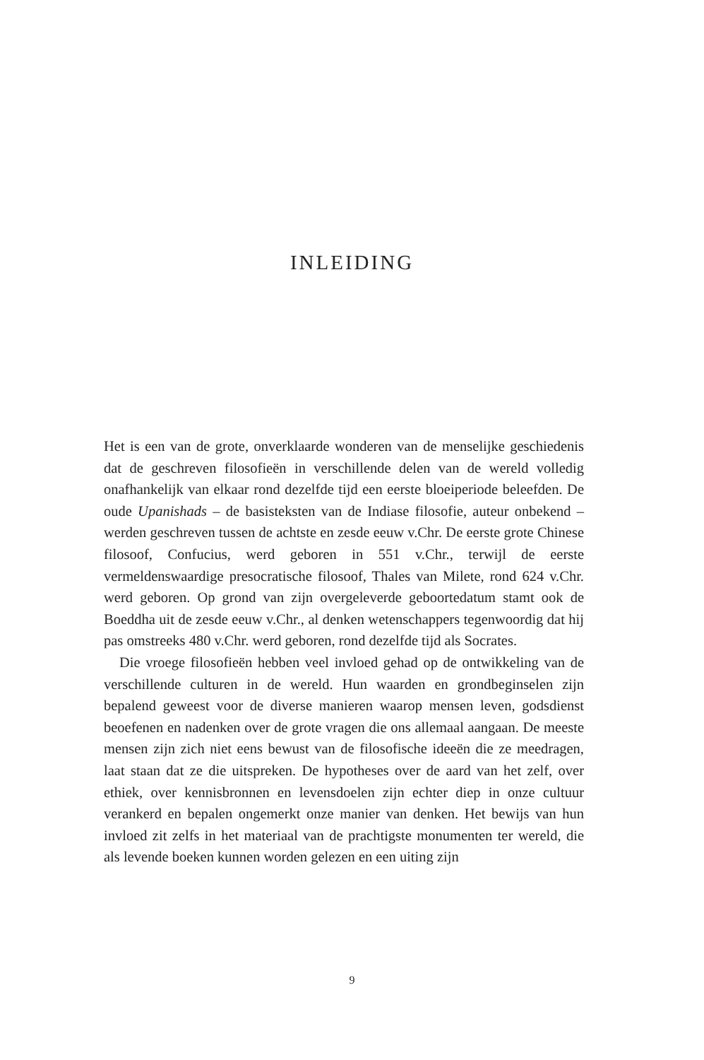INLEIDING
Het is een van de grote, onverklaarde wonderen van de menselijke geschiedenis dat de geschreven filosofieën in verschillende delen van de wereld volledig onafhankelijk van elkaar rond dezelfde tijd een eerste bloeiperiode beleefden. De oude Upanishads – de basisteksten van de Indiase filosofie, auteur onbekend – werden geschreven tussen de achtste en zesde eeuw v.Chr. De eerste grote Chinese filosoof, Confucius, werd geboren in 551 v.Chr., terwijl de eerste vermeldenswaardige presocratische filosoof, Thales van Milete, rond 624 v.Chr. werd geboren. Op grond van zijn overgeleverde geboortedatum stamt ook de Boeddha uit de zesde eeuw v.Chr., al denken wetenschappers tegenwoordig dat hij pas omstreeks 480 v.Chr. werd geboren, rond dezelfde tijd als Socrates.
Die vroege filosofieën hebben veel invloed gehad op de ontwikkeling van de verschillende culturen in de wereld. Hun waarden en grondbeginselen zijn bepalend geweest voor de diverse manieren waarop mensen leven, godsdienst beoefenen en nadenken over de grote vragen die ons allemaal aangaan. De meeste mensen zijn zich niet eens bewust van de filosofische ideeën die ze meedragen, laat staan dat ze die uitspreken. De hypotheses over de aard van het zelf, over ethiek, over kennisbronnen en levensdoelen zijn echter diep in onze cultuur verankerd en bepalen ongemerkt onze manier van denken. Het bewijs van hun invloed zit zelfs in het materiaal van de prachtigste monumenten ter wereld, die als levende boeken kunnen worden gelezen en een uiting zijn
9